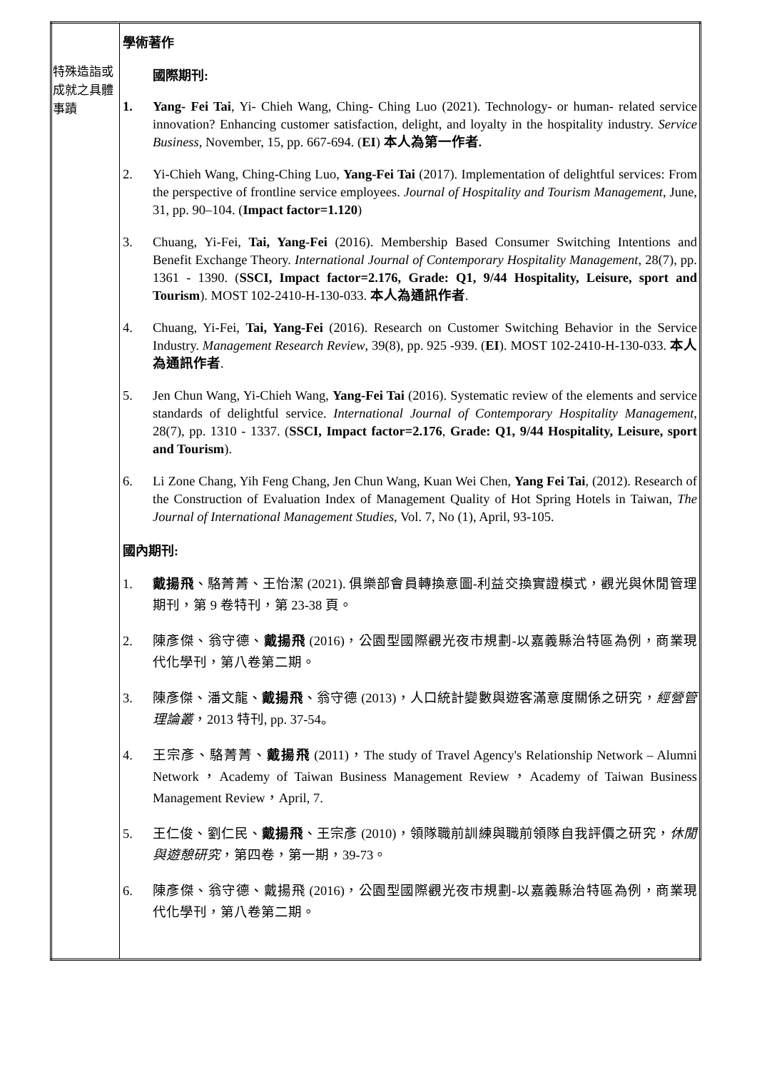| 特殊造詣或成就之具體事蹟 | 學術著作 國際期刊: 1. Yang- Fei Tai , Yi- Chieh Wang, Ching- Ching Luo (2021). Technology- or human- related service innovation? Enhancing customer satisfaction, delight, and loyalty in the hospitality industry. Service Business, November, 15, pp. 667-694. ( EI ) 本人為第一作者. 2. Yi-Chieh Wang, Ching-Ching Luo, Yang-Fei Tai (2017). Implementation of delightful services: From the perspective of frontline service employees. Journal of Hospitality and Tourism Management , June, 31, pp. 90–104. ( Impact factor=1.120 ) 3. Chuang, Yi-Fei, Tai, Yang-Fei (2016). Membership Based Consumer Switching Intentions and Benefit Exchange Theory. International Journal of Contemporary Hospitality Management , 28(7), pp. 1361 - 1390. ( SSCI, Impact factor=2.176, Grade: Q1, 9/44 Hospitality, Leisure, sport and Tourism ). MOST 102-2410-H-130-033. 本人為通訊作者 . 4. Chuang, Yi-Fei, Tai, Yang-Fei (2016). Research on Customer Switching Behavior in the Service Industry. Management Research Review , 39(8), pp. 925 -939. ( EI ). MOST 102-2410-H-130-033. 本人為通訊作者 . 5. Jen Chun Wang, Yi-Chieh Wang, Yang-Fei Tai (2016). Systematic review of the elements and service standards of delightful service. International Journal of Contemporary Hospitality Management , 28(7), pp. 1310 - 1337. ( SSCI, Impact factor=2.176 , Grade: Q1, 9/44 Hospitality, Leisure, sport and Tourism ). 6. Li Zone Chang, Yih Feng Chang, Jen Chun Wang, Kuan Wei Chen, Yang Fei Tai , (2012). Research of the Construction of Evaluation Index of Management Quality of Hot Spring Hotels in Taiwan, The Journal of International Management Studies , Vol. 7, No (1), April, 93-105. 國內期刊: 1. 戴揚飛 、駱菁菁、王怡潔 (2021). 俱樂部會員轉換意圖-利益交換實證模式，觀光與休閒管理期刊，第 9 卷特刊，第 23-38 頁。 2. 陳彥傑、翁守德、 戴揚飛 (2016)，公園型國際觀光夜市規劃-以嘉義縣治特區為例，商業現代化學刊，第八卷第二期。 3. 陳彥傑、潘文龍、 戴揚飛 、翁守德 (2013)，人口統計變數與遊客滿意度關係之研究， 經營管理論叢 ，2013 特刊, pp. 37-54。 4. 王宗彥、駱菁菁、 戴揚飛 (2011)，The study of Travel Agency's Relationship Network – Alumni Network，Academy of Taiwan Business Management Review，Academy of Taiwan Business Management Review，April, 7. 5. 王仁俊、劉仁民、 戴揚飛 、王宗彥 (2010)，領隊職前訓練與職前領隊自我評價之研究， 休閒與遊憩研究 ，第四卷，第一期，39-73。 6. 陳彥傑、翁守德、戴揚飛 (2016)，公園型國際觀光夜市規劃-以嘉義縣治特區為例，商業現代化學刊，第八卷第二期。 |